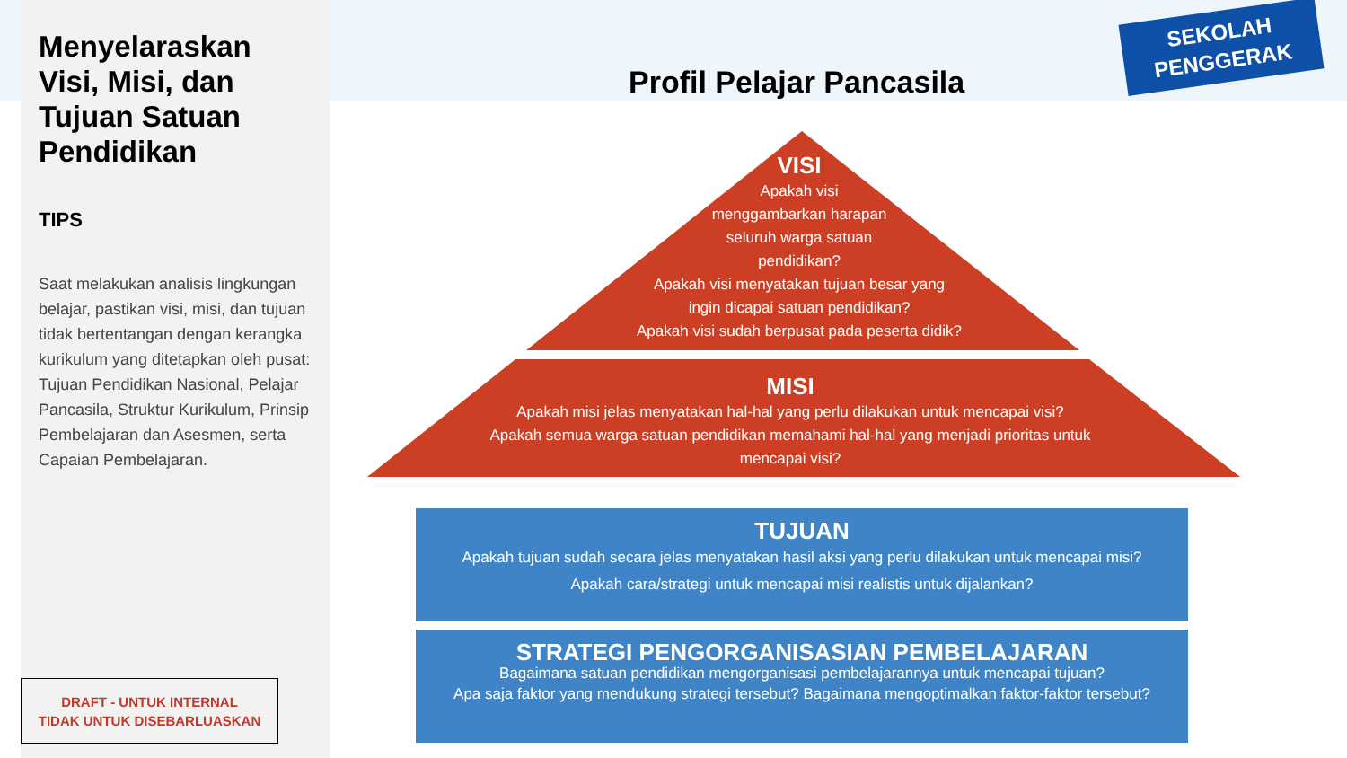Menyelaraskan Visi, Misi, dan Tujuan Satuan Pendidikan
TIPS
Saat melakukan analisis lingkungan belajar, pastikan visi, misi, dan tujuan tidak bertentangan dengan kerangka kurikulum yang ditetapkan oleh pusat: Tujuan Pendidikan Nasional, Pelajar Pancasila, Struktur Kurikulum, Prinsip Pembelajaran dan Asesmen, serta Capaian Pembelajaran.
DRAFT - UNTUK INTERNAL
TIDAK UNTUK DISEBARLUASKAN
Profil Pelajar Pancasila
SEKOLAH
PENGGERAK
VISI
Apakah visi
menggambarkan harapan
seluruh warga satuan
pendidikan?
Apakah visi menyatakan tujuan besar yang
ingin dicapai satuan pendidikan?
Apakah visi sudah berpusat pada peserta didik?
MISI
Apakah misi jelas menyatakan hal-hal yang perlu dilakukan untuk mencapai visi?
Apakah semua warga satuan pendidikan memahami hal-hal yang menjadi prioritas untuk mencapai visi?
TUJUAN
Apakah tujuan sudah secara jelas menyatakan hasil aksi yang perlu dilakukan untuk mencapai misi?
Apakah cara/strategi untuk mencapai misi realistis untuk dijalankan?
STRATEGI PENGORGANISASIAN PEMBELAJARAN
Bagaimana satuan pendidikan mengorganisasi pembelajarannya untuk mencapai tujuan?
Apa saja faktor yang mendukung strategi tersebut? Bagaimana mengoptimalkan faktor-faktor tersebut?